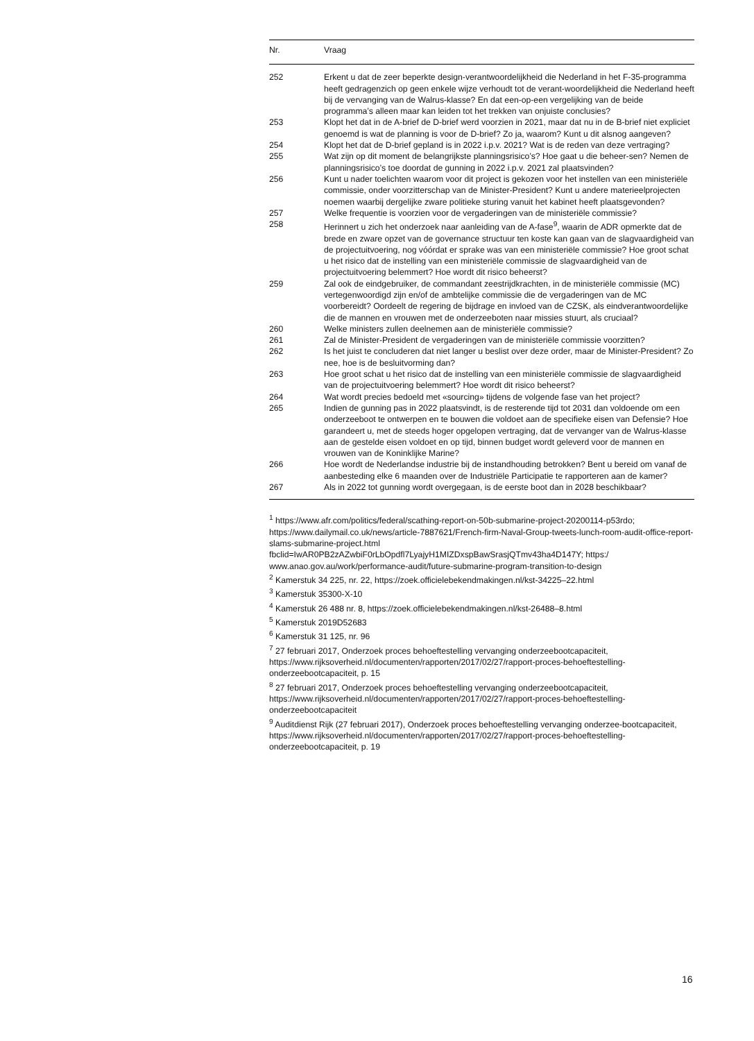| Nr. | Vraag |
| --- | --- |
| 252 | Erkent u dat de zeer beperkte design-verantwoordelijkheid die Nederland in het F-35-programma heeft gedragenzich op geen enkele wijze verhoudt tot de verant-woordelijkheid die Nederland heeft bij de vervanging van de Walrus-klasse? En dat een-op-een vergelijking van de beide programma’s alleen maar kan leiden tot het trekken van onjuiste conclusies? |
| 253 | Klopt het dat in de A-brief de D-brief werd voorzien in 2021, maar dat nu in de B-brief niet expliciet genoemd is wat de planning is voor de D-brief? Zo ja, waarom? Kunt u dit alsnog aangeven? |
| 254 | Klopt het dat de D-brief gepland is in 2022 i.p.v. 2021? Wat is de reden van deze vertraging? |
| 255 | Wat zijn op dit moment de belangrijkste planningsrisico’s? Hoe gaat u die beheer-sen? Nemen de planningsrisico’s toe doordat de gunning in 2022 i.p.v. 2021 zal plaatsvinden? |
| 256 | Kunt u nader toelichten waarom voor dit project is gekozen voor het instellen van een ministeriële commissie, onder voorzitterschap van de Minister-President? Kunt u andere materieelprojecten noemen waarbij dergelijke zware politieke sturing vanuit het kabinet heeft plaatsgevonden? |
| 257 | Welke frequentie is voorzien voor de vergaderingen van de ministeriële commissie? |
| 258 | Herinnert u zich het onderzoek naar aanleiding van de A-fase<sup>9</sup>, waarin de ADR opmerkte dat de brede en zware opzet van de governance structuur ten koste kan gaan van de slagvaardigheid van de projectuitvoering, nog vóórdat er sprake was van een ministeriële commissie? Hoe groot schat u het risico dat de instelling van een ministeriële commissie de slagvaardigheid van de projectuitvoering belemmert? Hoe wordt dit risico beheerst? |
| 259 | Zal ook de eindgebruiker, de commandant zeestrijdkrachten, in de ministeriële commissie (MC) vertegenwoordigd zijn en/of de ambtelijke commissie die de vergaderingen van de MC voorbereidt? Oordeelt de regering de bijdrage en invloed van de CZSK, als eindverantwoordelijke die de mannen en vrouwen met de onderzeeboten naar missies stuurt, als cruciaal? |
| 260 | Welke ministers zullen deelnemen aan de ministeriële commissie? |
| 261 | Zal de Minister-President de vergaderingen van de ministeriële commissie voorzitten? |
| 262 | Is het juist te concluderen dat niet langer u beslist over deze order, maar de Minister-President? Zo nee, hoe is de besluitvorming dan? |
| 263 | Hoe groot schat u het risico dat de instelling van een ministeriële commissie de slagvaardigheid van de projectuitvoering belemmert? Hoe wordt dit risico beheerst? |
| 264 | Wat wordt precies bedoeld met «sourcing» tijdens de volgende fase van het project? |
| 265 | Indien de gunning pas in 2022 plaatsvindt, is de resterende tijd tot 2031 dan voldoende om een onderzeeboot te ontwerpen en te bouwen die voldoet aan de specifieke eisen van Defensie? Hoe garandeert u, met de steeds hoger opgelopen vertraging, dat de vervanger van de Walrus-klasse aan de gestelde eisen voldoet en op tijd, binnen budget wordt geleverd voor de mannen en vrouwen van de Koninklijke Marine? |
| 266 | Hoe wordt de Nederlandse industrie bij de instandhouding betrokken? Bent u bereid om vanaf de aanbesteding elke 6 maanden over de Industriële Participatie te rapporteren aan de kamer? |
| 267 | Als in 2022 tot gunning wordt overgegaan, is de eerste boot dan in 2028 beschikbaar? |
<sup>1</sup> https://www.afr.com/politics/federal/scathing-report-on-50b-submarine-project-20200114-p53rdo; https://www.dailymail.co.uk/news/article-7887621/French-firm-Naval-Group-tweets-lunch-room-audit-office-report-slams-submarine-project.html fbclid=IwAR0PB2zAZwbiF0rLbOpdfl7LyajyH1MIZDxspBawSrasjQTmv43ha4D147Y; https:/ www.anao.gov.au/work/performance-audit/future-submarine-program-transition-to-design
<sup>2</sup> Kamerstuk 34 225, nr. 22, https://zoek.officielebekendmakingen.nl/kst-34225–22.html
<sup>3</sup> Kamerstuk 35300-X-10
<sup>4</sup> Kamerstuk 26 488 nr. 8, https://zoek.officielebekendmakingen.nl/kst-26488–8.html
<sup>5</sup> Kamerstuk 2019D52683
<sup>6</sup> Kamerstuk 31 125, nr. 96
<sup>7</sup> 27 februari 2017, Onderzoek proces behoeftestelling vervanging onderzeebootcapaciteit, https://www.rijksoverheid.nl/documenten/rapporten/2017/02/27/rapport-proces-behoeftestelling-onderzeebootcapaciteit, p. 15
<sup>8</sup> 27 februari 2017, Onderzoek proces behoeftestelling vervanging onderzeebootcapaciteit, https://www.rijksoverheid.nl/documenten/rapporten/2017/02/27/rapport-proces-behoeftestelling-onderzeebootcapaciteit
<sup>9</sup> Auditdienst Rijk (27 februari 2017), Onderzoek proces behoeftestelling vervanging onderzee-bootcapaciteit, https://www.rijksoverheid.nl/documenten/rapporten/2017/02/27/rapport-proces-behoeftestelling-onderzeebootcapaciteit, p. 19
16